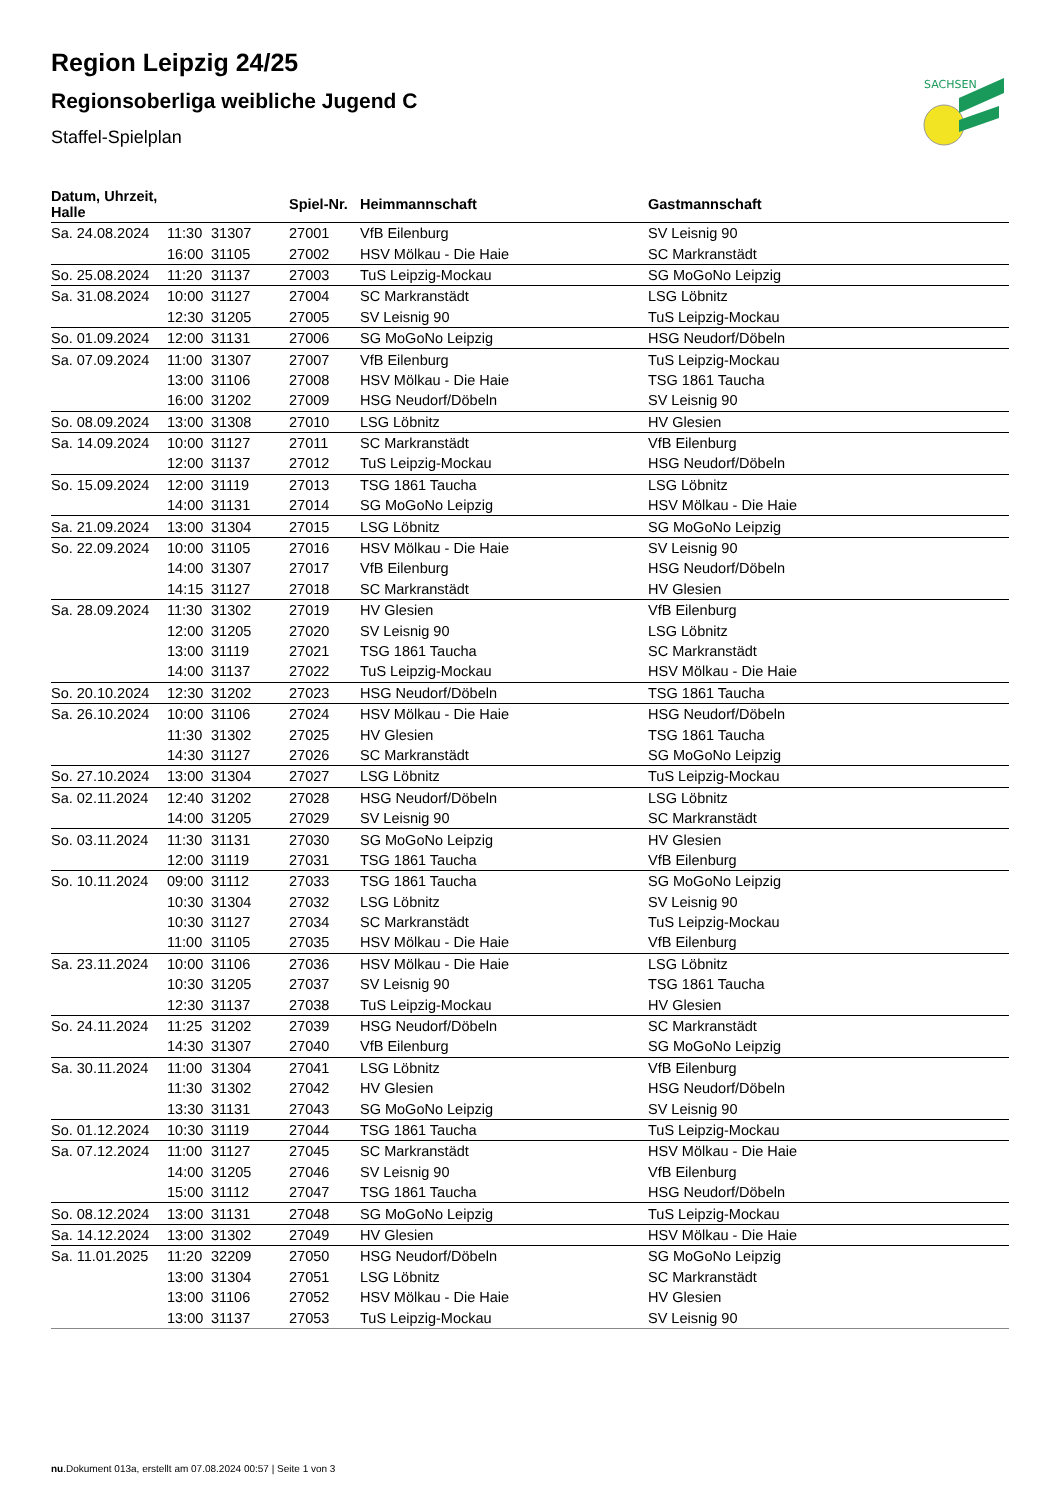SACHSEN
Region Leipzig 24/25
Regionsoberliga weibliche Jugend C
Staffel-Spielplan
| Datum, Uhrzeit, Halle | | | Spiel-Nr. | Heimmannschaft | Gastmannschaft |
| --- | --- | --- | --- | --- | --- |
| Sa. 24.08.2024 | 11:30 | 31307 | 27001 | VfB Eilenburg | SV Leisnig 90 |
| | 16:00 | 31105 | 27002 | HSV Mölkau - Die Haie | SC Markranstädt |
| So. 25.08.2024 | 11:20 | 31137 | 27003 | TuS Leipzig-Mockau | SG MoGoNo Leipzig |
| Sa. 31.08.2024 | 10:00 | 31127 | 27004 | SC Markranstädt | LSG Löbnitz |
| | 12:30 | 31205 | 27005 | SV Leisnig 90 | TuS Leipzig-Mockau |
| So. 01.09.2024 | 12:00 | 31131 | 27006 | SG MoGoNo Leipzig | HSG Neudorf/Döbeln |
| Sa. 07.09.2024 | 11:00 | 31307 | 27007 | VfB Eilenburg | TuS Leipzig-Mockau |
| | 13:00 | 31106 | 27008 | HSV Mölkau - Die Haie | TSG 1861 Taucha |
| | 16:00 | 31202 | 27009 | HSG Neudorf/Döbeln | SV Leisnig 90 |
| So. 08.09.2024 | 13:00 | 31308 | 27010 | LSG Löbnitz | HV Glesien |
| Sa. 14.09.2024 | 10:00 | 31127 | 27011 | SC Markranstädt | VfB Eilenburg |
| | 12:00 | 31137 | 27012 | TuS Leipzig-Mockau | HSG Neudorf/Döbeln |
| So. 15.09.2024 | 12:00 | 31119 | 27013 | TSG 1861 Taucha | LSG Löbnitz |
| | 14:00 | 31131 | 27014 | SG MoGoNo Leipzig | HSV Mölkau - Die Haie |
| Sa. 21.09.2024 | 13:00 | 31304 | 27015 | LSG Löbnitz | SG MoGoNo Leipzig |
| So. 22.09.2024 | 10:00 | 31105 | 27016 | HSV Mölkau - Die Haie | SV Leisnig 90 |
| | 14:00 | 31307 | 27017 | VfB Eilenburg | HSG Neudorf/Döbeln |
| | 14:15 | 31127 | 27018 | SC Markranstädt | HV Glesien |
| Sa. 28.09.2024 | 11:30 | 31302 | 27019 | HV Glesien | VfB Eilenburg |
| | 12:00 | 31205 | 27020 | SV Leisnig 90 | LSG Löbnitz |
| | 13:00 | 31119 | 27021 | TSG 1861 Taucha | SC Markranstädt |
| | 14:00 | 31137 | 27022 | TuS Leipzig-Mockau | HSV Mölkau - Die Haie |
| So. 20.10.2024 | 12:30 | 31202 | 27023 | HSG Neudorf/Döbeln | TSG 1861 Taucha |
| Sa. 26.10.2024 | 10:00 | 31106 | 27024 | HSV Mölkau - Die Haie | HSG Neudorf/Döbeln |
| | 11:30 | 31302 | 27025 | HV Glesien | TSG 1861 Taucha |
| | 14:30 | 31127 | 27026 | SC Markranstädt | SG MoGoNo Leipzig |
| So. 27.10.2024 | 13:00 | 31304 | 27027 | LSG Löbnitz | TuS Leipzig-Mockau |
| Sa. 02.11.2024 | 12:40 | 31202 | 27028 | HSG Neudorf/Döbeln | LSG Löbnitz |
| | 14:00 | 31205 | 27029 | SV Leisnig 90 | SC Markranstädt |
| So. 03.11.2024 | 11:30 | 31131 | 27030 | SG MoGoNo Leipzig | HV Glesien |
| | 12:00 | 31119 | 27031 | TSG 1861 Taucha | VfB Eilenburg |
| So. 10.11.2024 | 09:00 | 31112 | 27033 | TSG 1861 Taucha | SG MoGoNo Leipzig |
| | 10:30 | 31304 | 27032 | LSG Löbnitz | SV Leisnig 90 |
| | 10:30 | 31127 | 27034 | SC Markranstädt | TuS Leipzig-Mockau |
| | 11:00 | 31105 | 27035 | HSV Mölkau - Die Haie | VfB Eilenburg |
| Sa. 23.11.2024 | 10:00 | 31106 | 27036 | HSV Mölkau - Die Haie | LSG Löbnitz |
| | 10:30 | 31205 | 27037 | SV Leisnig 90 | TSG 1861 Taucha |
| | 12:30 | 31137 | 27038 | TuS Leipzig-Mockau | HV Glesien |
| So. 24.11.2024 | 11:25 | 31202 | 27039 | HSG Neudorf/Döbeln | SC Markranstädt |
| | 14:30 | 31307 | 27040 | VfB Eilenburg | SG MoGoNo Leipzig |
| Sa. 30.11.2024 | 11:00 | 31304 | 27041 | LSG Löbnitz | VfB Eilenburg |
| | 11:30 | 31302 | 27042 | HV Glesien | HSG Neudorf/Döbeln |
| | 13:30 | 31131 | 27043 | SG MoGoNo Leipzig | SV Leisnig 90 |
| So. 01.12.2024 | 10:30 | 31119 | 27044 | TSG 1861 Taucha | TuS Leipzig-Mockau |
| Sa. 07.12.2024 | 11:00 | 31127 | 27045 | SC Markranstädt | HSV Mölkau - Die Haie |
| | 14:00 | 31205 | 27046 | SV Leisnig 90 | VfB Eilenburg |
| | 15:00 | 31112 | 27047 | TSG 1861 Taucha | HSG Neudorf/Döbeln |
| So. 08.12.2024 | 13:00 | 31131 | 27048 | SG MoGoNo Leipzig | TuS Leipzig-Mockau |
| Sa. 14.12.2024 | 13:00 | 31302 | 27049 | HV Glesien | HSV Mölkau - Die Haie |
| Sa. 11.01.2025 | 11:20 | 32209 | 27050 | HSG Neudorf/Döbeln | SG MoGoNo Leipzig |
| | 13:00 | 31304 | 27051 | LSG Löbnitz | SC Markranstädt |
| | 13:00 | 31106 | 27052 | HSV Mölkau - Die Haie | HV Glesien |
| | 13:00 | 31137 | 27053 | TuS Leipzig-Mockau | SV Leisnig 90 |
nu.Dokument 013a, erstellt am 07.08.2024 00:57 | Seite 1 von 3